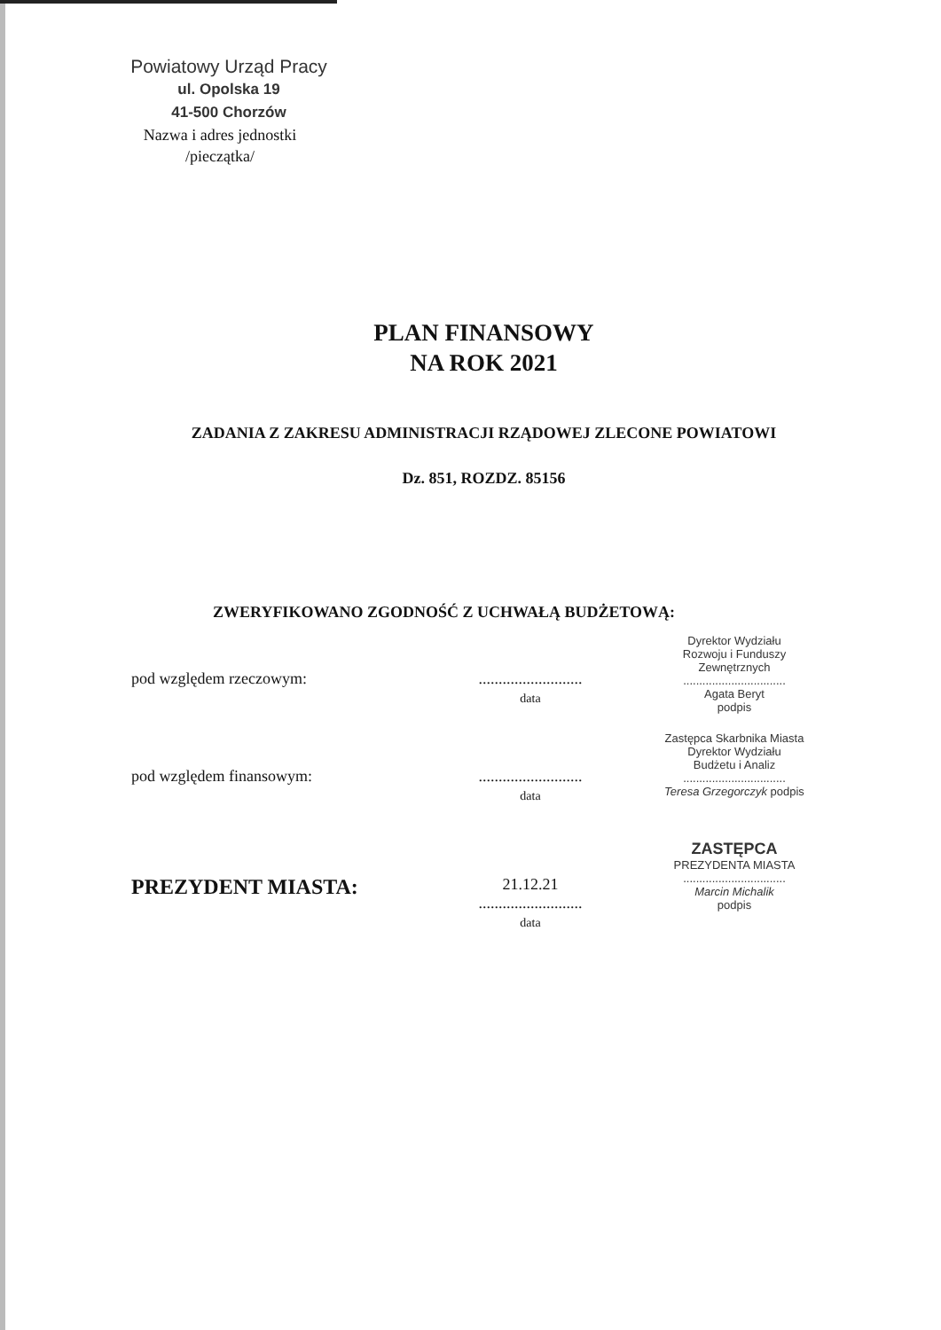Powiatowy Urząd Pracy
ul. Opolska 19
41-500 Chorzów
Nazwa i adres jednostki
/pieczątka/
PLAN FINANSOWY
NA ROK 2021
ZADANIA Z ZAKRESU ADMINISTRACJI RZĄDOWEJ ZLECONE POWIATOWI
Dz. 851, ROZDZ. 85156
ZWERYFIKOWANO ZGODNOŚĆ Z UCHWAŁĄ BUDŻETOWĄ:
pod względem rzeczowym: ..........................
data
Dyrektor Wydziału
Rozwoju i Funduszy Zewnętrznych
................................
Agata Beryt
podpis
pod względem finansowym: ..........................
data
Zastępca Skarbnika Miasta
Dyrektor Wydziału
Budżetu i Analiz
................................
Teresa Grzegorczyk podpis
PREZYDENT MIASTA:
21.12.21
..........................
data
ZASTĘPCA
PREZYDENTA MIASTA
................................
Marcin Michalik
podpis